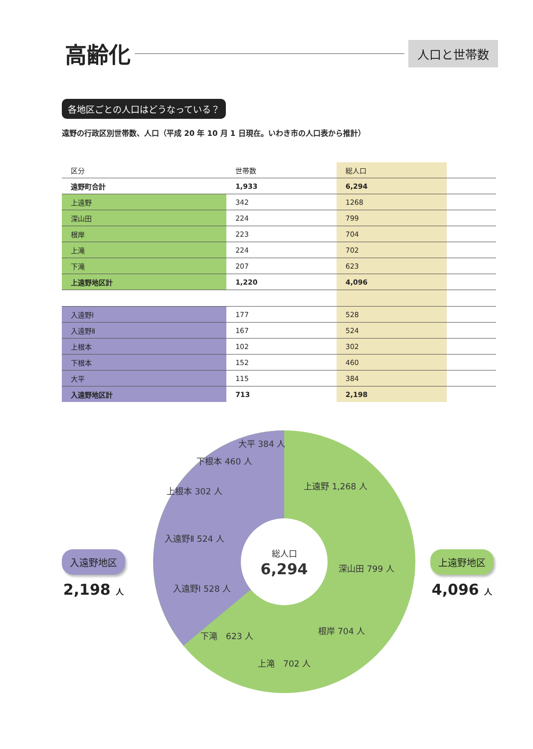高齢化
人口と世帯数
各地区ごとの人口はどうなっている？
遠野の行政区別世帯数、人口（平成 20 年 10 月 1 日現在。いわき市の人口表から推計）
| 区分 | 世帯数 | 総人口 | |
| --- | --- | --- | --- |
| 遠野町合計 | 1,933 | 6,294 | |
| 上遠野 | 342 | 1268 | |
| 深山田 | 224 | 799 | |
| 根岸 | 223 | 704 | |
| 上滝 | 224 | 702 | |
| 下滝 | 207 | 623 | |
| 上遠野地区計 | 1,220 | 4,096 | |
| 入遠野Ⅰ | 177 | 528 | |
| 入遠野Ⅱ | 167 | 524 | |
| 上根本 | 102 | 302 | |
| 下根本 | 152 | 460 | |
| 大平 | 115 | 384 | |
| 入遠野地区計 | 713 | 2,198 | |
上遠野 1,268 人
深山田 799 人
根岸 704 人
上滝　702 人
下滝　623 人
入遠野Ⅰ 528 人
入遠野Ⅱ 524 人
上根本 302 人
下根本 460 人
大平 384 人
総人口
6,294
入遠野地区
2,198 人
上遠野地区
4,096 人